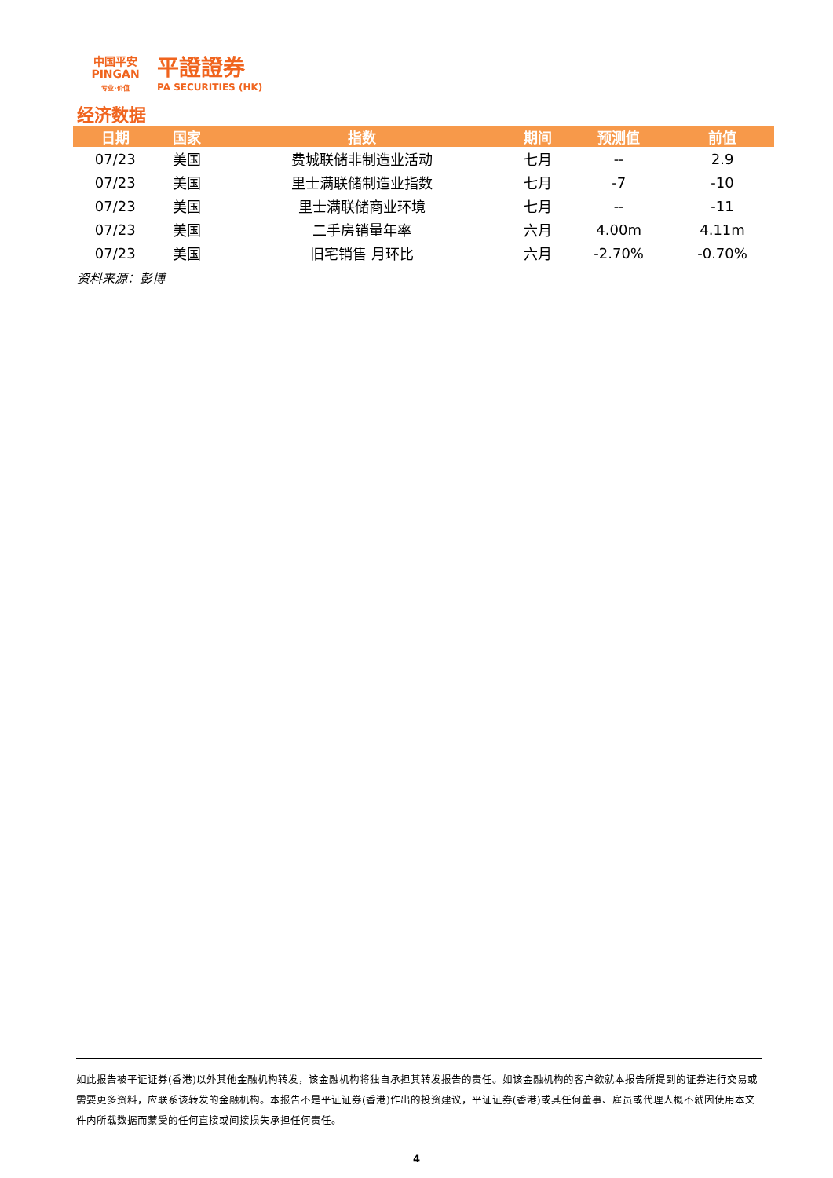中国平安
PINGAN
专业·价值
平證證券
PA SECURITIES (HK)
经济数据
| 日期 | 国家 | 指数 | 期间 | 预测值 | 前值 |
| --- | --- | --- | --- | --- | --- |
| 07/23 | 美国 | 费城联储非制造业活动 | 七月 | -- | 2.9 |
| 07/23 | 美国 | 里士满联储制造业指数 | 七月 | -7 | -10 |
| 07/23 | 美国 | 里士满联储商业环境 | 七月 | -- | -11 |
| 07/23 | 美国 | 二手房销量年率 | 六月 | 4.00m | 4.11m |
| 07/23 | 美国 | 旧宅销售 月环比 | 六月 | -2.70% | -0.70% |
资料来源：彭博
如此报告被平证证券(香港)以外其他金融机构转发，该金融机构将独自承担其转发报告的责任。如该金融机构的客户欲就本报告所提到的证券进行交易或需要更多资料，应联系该转发的金融机构。本报告不是平证证券(香港)作出的投资建议，平证证券(香港)或其任何董事、雇员或代理人概不就因使用本文件内所载数据而蒙受的任何直接或间接损失承担任何责任。
4